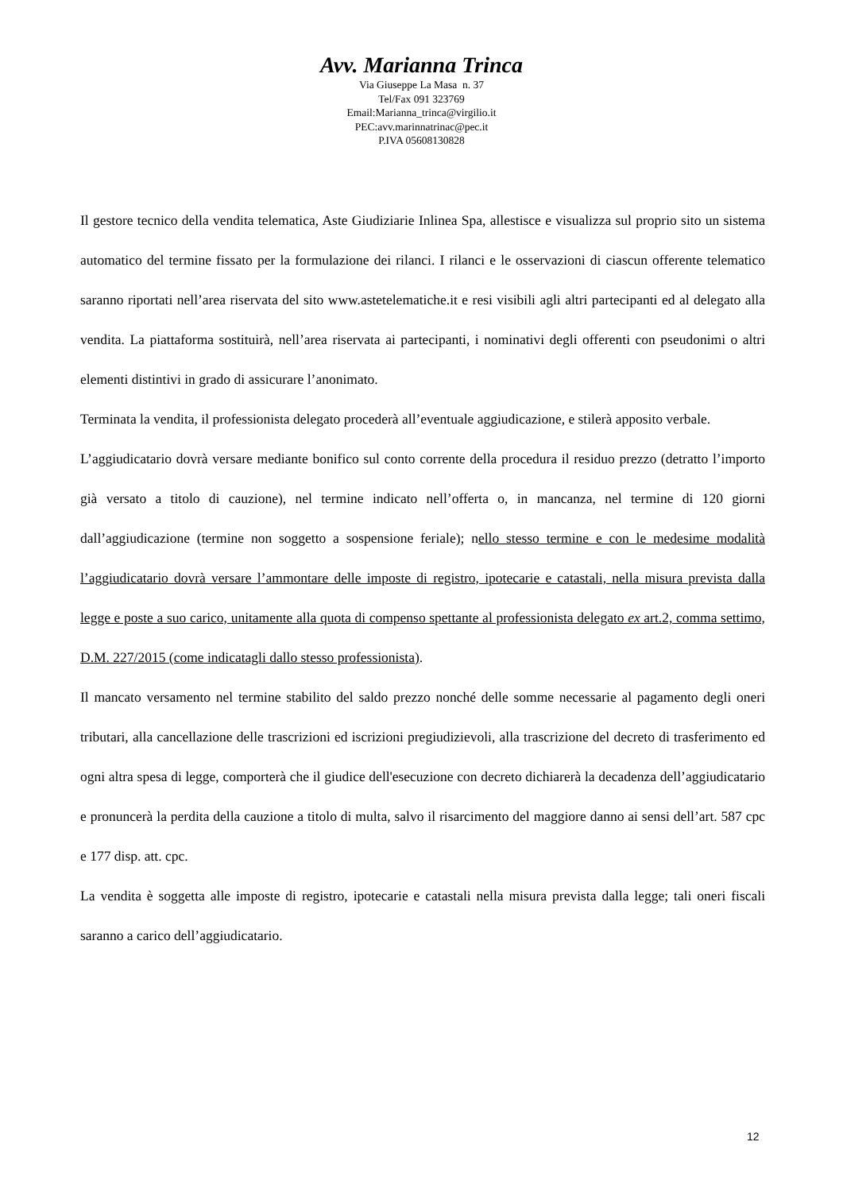Avv. Marianna Trinca
Via Giuseppe La Masa n. 37
Tel/Fax 091 323769
Email:Marianna_trinca@virgilio.it
PEC:avv.marinnatrinac@pec.it
P.IVA 05608130828
Il gestore tecnico della vendita telematica, Aste Giudiziarie Inlinea Spa, allestisce e visualizza sul proprio sito un sistema automatico del termine fissato per la formulazione dei rilanci. I rilanci e le osservazioni di ciascun offerente telematico saranno riportati nell’area riservata del sito www.astetelematiche.it e resi visibili agli altri partecipanti ed al delegato alla vendita. La piattaforma sostituirà, nell’area riservata ai partecipanti, i nominativi degli offerenti con pseudonimi o altri elementi distintivi in grado di assicurare l’anonimato.
Terminata la vendita, il professionista delegato procederà all’eventuale aggiudicazione, e stilerà apposito verbale.
L’aggiudicatario dovrà versare mediante bonifico sul conto corrente della procedura il residuo prezzo (detratto l’importo già versato a titolo di cauzione), nel termine indicato nell’offerta o, in mancanza, nel termine di 120 giorni dall’aggiudicazione (termine non soggetto a sospensione feriale); nello stesso termine e con le medesime modalità l’aggiudicatario dovrà versare l’ammontare delle imposte di registro, ipotecarie e catastali, nella misura prevista dalla legge e poste a suo carico, unitamente alla quota di compenso spettante al professionista delegato ex art.2, comma settimo, D.M. 227/2015 (come indicatagli dallo stesso professionista).
Il mancato versamento nel termine stabilito del saldo prezzo nonché delle somme necessarie al pagamento degli oneri tributari, alla cancellazione delle trascrizioni ed iscrizioni pregiudizievoli, alla trascrizione del decreto di trasferimento ed ogni altra spesa di legge, comporterà che il giudice dell'esecuzione con decreto dichiarerà la decadenza dell’aggiudicatario e pronuncerà la perdita della cauzione a titolo di multa, salvo il risarcimento del maggiore danno ai sensi dell’art. 587 cpc e 177 disp. att. cpc.
La vendita è soggetta alle imposte di registro, ipotecarie e catastali nella misura prevista dalla legge; tali oneri fiscali saranno a carico dell’aggiudicatario.
12